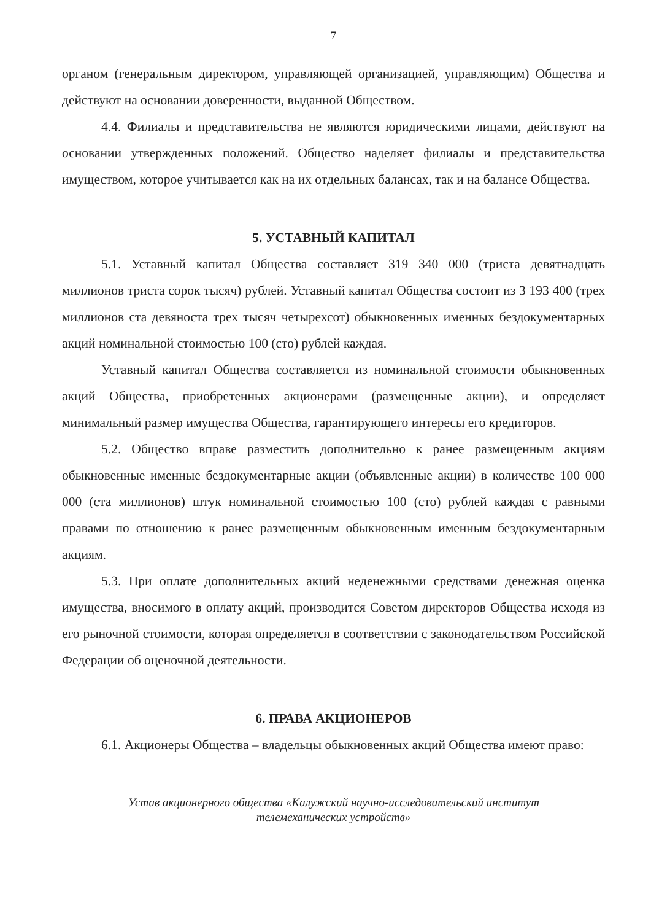7
органом (генеральным директором, управляющей организацией, управляющим) Общества и действуют на основании доверенности, выданной Обществом.
4.4. Филиалы и представительства не являются юридическими лицами, действуют на основании утвержденных положений. Общество наделяет филиалы и представительства имуществом, которое учитывается как на их отдельных балансах, так и на балансе Общества.
5. УСТАВНЫЙ КАПИТАЛ
5.1. Уставный капитал Общества составляет 319 340 000 (триста девятнадцать миллионов триста сорок тысяч) рублей. Уставный капитал Общества состоит из 3 193 400 (трех миллионов ста девяноста трех тысяч четырехсот) обыкновенных именных бездокументарных акций номинальной стоимостью 100 (сто) рублей каждая.
Уставный капитал Общества составляется из номинальной стоимости обыкновенных акций Общества, приобретенных акционерами (размещенные акции), и определяет минимальный размер имущества Общества, гарантирующего интересы его кредиторов.
5.2. Общество вправе разместить дополнительно к ранее размещенным акциям обыкновенные именные бездокументарные акции (объявленные акции) в количестве 100 000 000 (ста миллионов) штук номинальной стоимостью 100 (сто) рублей каждая с равными правами по отношению к ранее размещенным обыкновенным именным бездокументарным акциям.
5.3. При оплате дополнительных акций неденежными средствами денежная оценка имущества, вносимого в оплату акций, производится Советом директоров Общества исходя из его рыночной стоимости, которая определяется в соответствии с законодательством Российской Федерации об оценочной деятельности.
6. ПРАВА АКЦИОНЕРОВ
6.1. Акционеры Общества – владельцы обыкновенных акций Общества имеют право:
Устав акционерного общества «Калужский научно-исследовательский институт
телемеханических устройств»